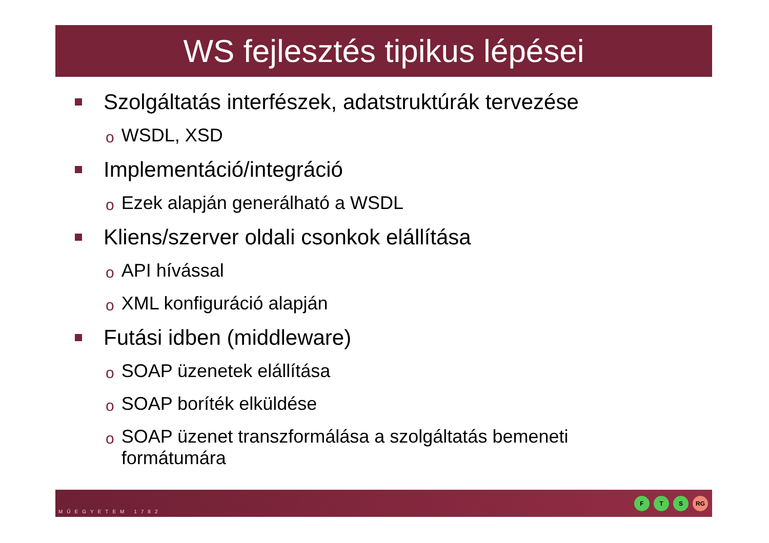WS fejlesztés tipikus lépései
Szolgáltatás interfészek, adatstruktúrák tervezése
o WSDL, XSD
Implementáció/integráció
o Ezek alapján generálható a WSDL
Kliens/szerver oldali csonkok elállítása
o API hívással
o XML konfiguráció alapján
Futási idben (middleware)
o SOAP üzenetek elállítása
o SOAP boríték elküldése
o SOAP üzenet transzformálása a szolgáltatás bemeneti formátumára
MŰEGYETEM 1782
F T S RG